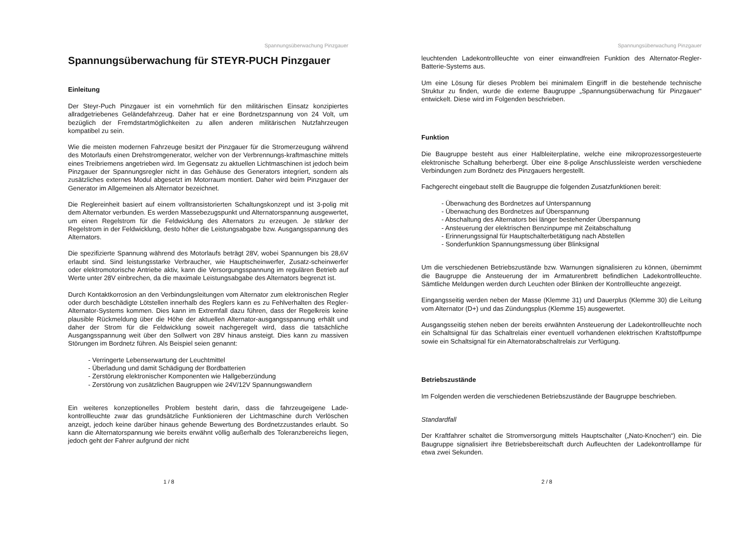Spannungsüberwachung Pinzgauer
Spannungsüberwachung für STEYR-PUCH Pinzgauer
Einleitung
Der Steyr-Puch Pinzgauer ist ein vornehmlich für den militärischen Einsatz konzipiertes allradgetriebenes Geländefahrzeug. Daher hat er eine Bordnetzspannung von 24 Volt, um bezüglich der Fremdstartmöglichkeiten zu allen anderen militärischen Nutzfahrzeugen kompatibel zu sein.
Wie die meisten modernen Fahrzeuge besitzt der Pinzgauer für die Stromerzeugung während des Motorlaufs einen Drehstromgenerator, welcher von der Verbrennungs-kraftmaschine mittels eines Treibriemens angetrieben wird. Im Gegensatz zu aktuellen Lichtmaschinen ist jedoch beim Pinzgauer der Spannungsregler nicht in das Gehäuse des Generators integriert, sondern als zusätzliches externes Modul abgesetzt im Motorraum montiert. Daher wird beim Pinzgauer der Generator im Allgemeinen als Alternator bezeichnet.
Die Reglereinheit basiert auf einem volltransistorierten Schaltungskonzept und ist 3-polig mit dem Alternator verbunden. Es werden Massebezugspunkt und Alternatorspannung ausgewertet, um einen Regelstrom für die Feldwicklung des Alternators zu erzeugen. Je stärker der Regelstrom in der Feldwicklung, desto höher die Leistungsabgabe bzw. Ausgangsspannung des Alternators.
Die spezifizierte Spannung während des Motorlaufs beträgt 28V, wobei Spannungen bis 28,6V erlaubt sind. Sind leistungsstarke Verbraucher, wie Hauptscheinwerfer, Zusatz-scheinwerfer oder elektromotorische Antriebe aktiv, kann die Versorgungsspannung im regulären Betrieb auf Werte unter 28V einbrechen, da die maximale Leistungsabgabe des Alternators begrenzt ist.
Durch Kontaktkorrosion an den Verbindungsleitungen vom Alternator zum elektronischen Regler oder durch beschädigte Lötstellen innerhalb des Reglers kann es zu Fehlverhalten des Regler-Alternator-Systems kommen. Dies kann im Extremfall dazu führen, dass der Regelkreis keine plausible Rückmeldung über die Höhe der aktuellen Alternator-ausgangsspannung erhält und daher der Strom für die Feldwicklung soweit nachgeregelt wird, dass die tatsächliche Ausgangsspannung weit über den Sollwert von 28V hinaus ansteigt. Dies kann zu massiven Störungen im Bordnetz führen. Als Beispiel seien genannt:
- Verringerte Lebenserwartung der Leuchtmittel
- Überladung und damit Schädigung der Bordbatterien
- Zerstörung elektronischer Komponenten wie Hallgeberzündung
- Zerstörung von zusätzlichen Baugruppen wie 24V/12V Spannungswandlern
Ein weiteres konzeptionelles Problem besteht darin, dass die fahrzeugeigene Lade-kontrollleuchte zwar das grundsätzliche Funktionieren der Lichtmaschine durch Verlöschen anzeigt, jedoch keine darüber hinaus gehende Bewertung des Bordnetzzustandes erlaubt. So kann die Alternatorspannung wie bereits erwähnt völlig außerhalb des Toleranzbereichs liegen, jedoch geht der Fahrer aufgrund der nicht
1 / 8
Spannungsüberwachung Pinzgauer
leuchtenden Ladekontrollleuchte von einer einwandfreien Funktion des Alternator-Regler-Batterie-Systems aus.
Um eine Lösung für dieses Problem bei minimalem Eingriff in die bestehende technische Struktur zu finden, wurde die externe Baugruppe „Spannungsüberwachung für Pinzgauer“ entwickelt. Diese wird im Folgenden beschrieben.
Funktion
Die Baugruppe besteht aus einer Halbleiterplatine, welche eine mikroprozessorgesteuerte elektronische Schaltung beherbergt. Über eine 8-polige Anschlussleiste werden verschiedene Verbindungen zum Bordnetz des Pinzgauers hergestellt.
Fachgerecht eingebaut stellt die Baugruppe die folgenden Zusatzfunktionen bereit:
- Überwachung des Bordnetzes auf Unterspannung
- Überwachung des Bordnetzes auf Überspannung
- Abschaltung des Alternators bei länger bestehender Überspannung
- Ansteuerung der elektrischen Benzinpumpe mit Zeitabschaltung
- Erinnerungssignal für Hauptschalterbetätigung nach Abstellen
- Sonderfunktion Spannungsmessung über Blinksignal
Um die verschiedenen Betriebszustände bzw. Warnungen signalisieren zu können, übernimmt die Baugruppe die Ansteuerung der im Armaturenbrett befindlichen Ladekontrollleuchte. Sämtliche Meldungen werden durch Leuchten oder Blinken der Kontrollleuchte angezeigt.
Eingangsseitig werden neben der Masse (Klemme 31) und Dauerplus (Klemme 30) die Leitung vom Alternator (D+) und das Zündungsplus (Klemme 15) ausgewertet.
Ausgangsseitig stehen neben der bereits erwähnten Ansteuerung der Ladekontrollleuchte noch ein Schaltsignal für das Schaltrelais einer eventuell vorhandenen elektrischen Kraftstoffpumpe sowie ein Schaltsignal für ein Alternatorabschaltrelais zur Verfügung.
Betriebszustände
Im Folgenden werden die verschiedenen Betriebszustände der Baugruppe beschrieben.
Standardfall
Der Kraftfahrer schaltet die Stromversorgung mittels Hauptschalter („Nato-Knochen“) ein. Die Baugruppe signalisiert ihre Betriebsbereitschaft durch Aufleuchten der Ladekontrolllampe für etwa zwei Sekunden.
2 / 8